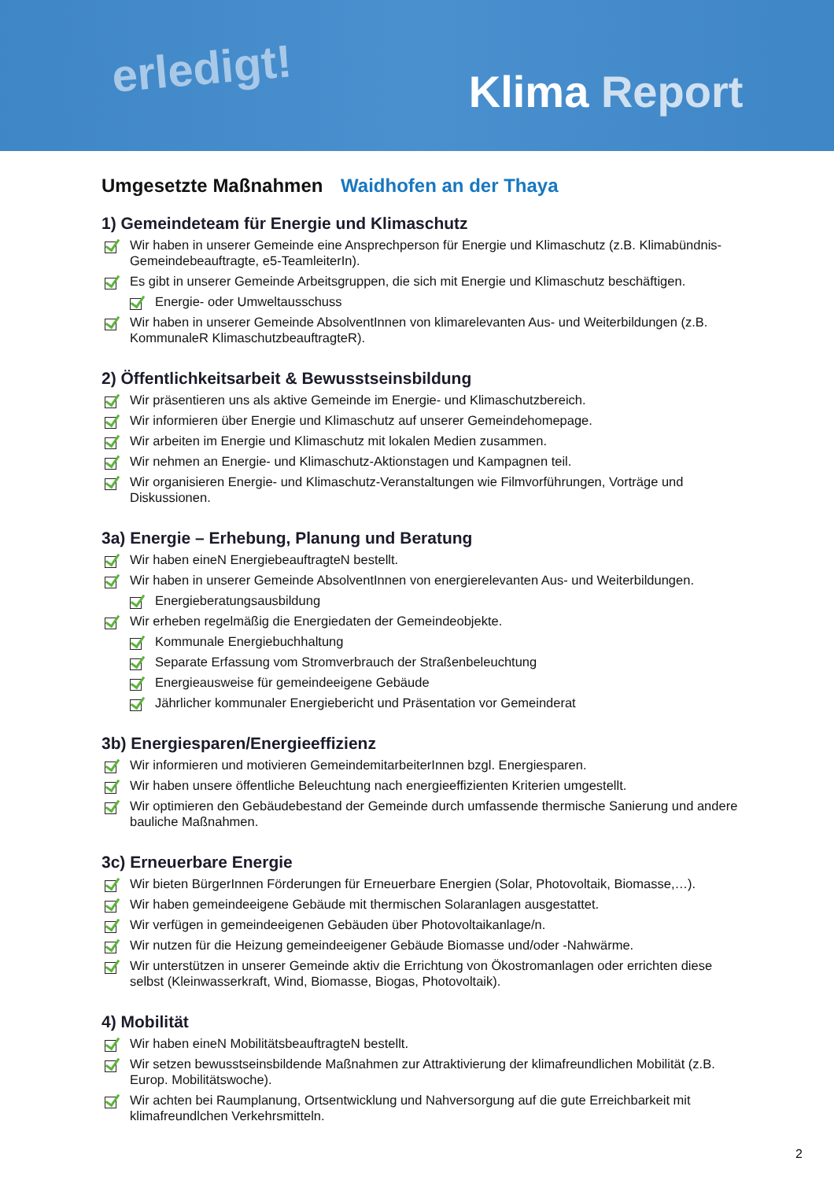erledigt!
Klima Report
Umgesetzte Maßnahmen Waidhofen an der Thaya
1) Gemeindeteam für Energie und Klimaschutz
Wir haben in unserer Gemeinde eine Ansprechperson für Energie und Klimaschutz (z.B. Klimabündnis-Gemeindebeauftragte, e5-TeamleiterIn).
Es gibt in unserer Gemeinde Arbeitsgruppen, die sich mit Energie und Klimaschutz beschäftigen.
Energie- oder Umweltausschuss
Wir haben in unserer Gemeinde AbsolventInnen von klimarelevanten Aus- und Weiterbildungen (z.B. KommunaleR KlimaschutzbeauftragteR).
2) Öffentlichkeitsarbeit & Bewusstseinsbildung
Wir präsentieren uns als aktive Gemeinde im Energie- und Klimaschutzbereich.
Wir informieren über Energie und Klimaschutz auf unserer Gemeindehomepage.
Wir arbeiten im Energie und Klimaschutz mit lokalen Medien zusammen.
Wir nehmen an Energie- und Klimaschutz-Aktionstagen und Kampagnen teil.
Wir organisieren Energie- und Klimaschutz-Veranstaltungen wie Filmvorführungen, Vorträge und Diskussionen.
3a) Energie – Erhebung, Planung und Beratung
Wir haben eineN EnergiebeauftragteN bestellt.
Wir haben in unserer Gemeinde AbsolventInnen von energierelevanten Aus- und Weiterbildungen.
Energieberatungsausbildung
Wir erheben regelmäßig die Energiedaten der Gemeindeobjekte.
Kommunale Energiebuchhaltung
Separate Erfassung vom Stromverbrauch der Straßenbeleuchtung
Energieausweise für gemeindeeigene Gebäude
Jährlicher kommunaler Energiebericht und Präsentation vor Gemeinderat
3b) Energiesparen/Energieeffizienz
Wir informieren und motivieren GemeindemitarbeiterInnen bzgl. Energiesparen.
Wir haben unsere öffentliche Beleuchtung nach energieeffizienten Kriterien umgestellt.
Wir optimieren den Gebäudebestand der Gemeinde durch umfassende thermische Sanierung und andere bauliche Maßnahmen.
3c) Erneuerbare Energie
Wir bieten BürgerInnen Förderungen für Erneuerbare Energien (Solar, Photovoltaik, Biomasse,…).
Wir haben gemeindeeigene Gebäude mit thermischen Solaranlagen ausgestattet.
Wir verfügen in gemeindeeigenen Gebäuden über Photovoltaikanlage/n.
Wir nutzen für die Heizung gemeindeeigener Gebäude Biomasse und/oder -Nahwärme.
Wir unterstützen in unserer Gemeinde aktiv die Errichtung von Ökostromanlagen oder errichten diese selbst (Kleinwasserkraft, Wind, Biomasse, Biogas, Photovoltaik).
4) Mobilität
Wir haben eineN MobilitätsbeauftragteN bestellt.
Wir setzen bewusstseinsbildende Maßnahmen zur Attraktivierung der klimafreundlichen Mobilität (z.B. Europ. Mobilitätswoche).
Wir achten bei Raumplanung, Ortsentwicklung und Nahversorgung auf die gute Erreichbarkeit mit klimafreundlchen Verkehrsmitteln.
2